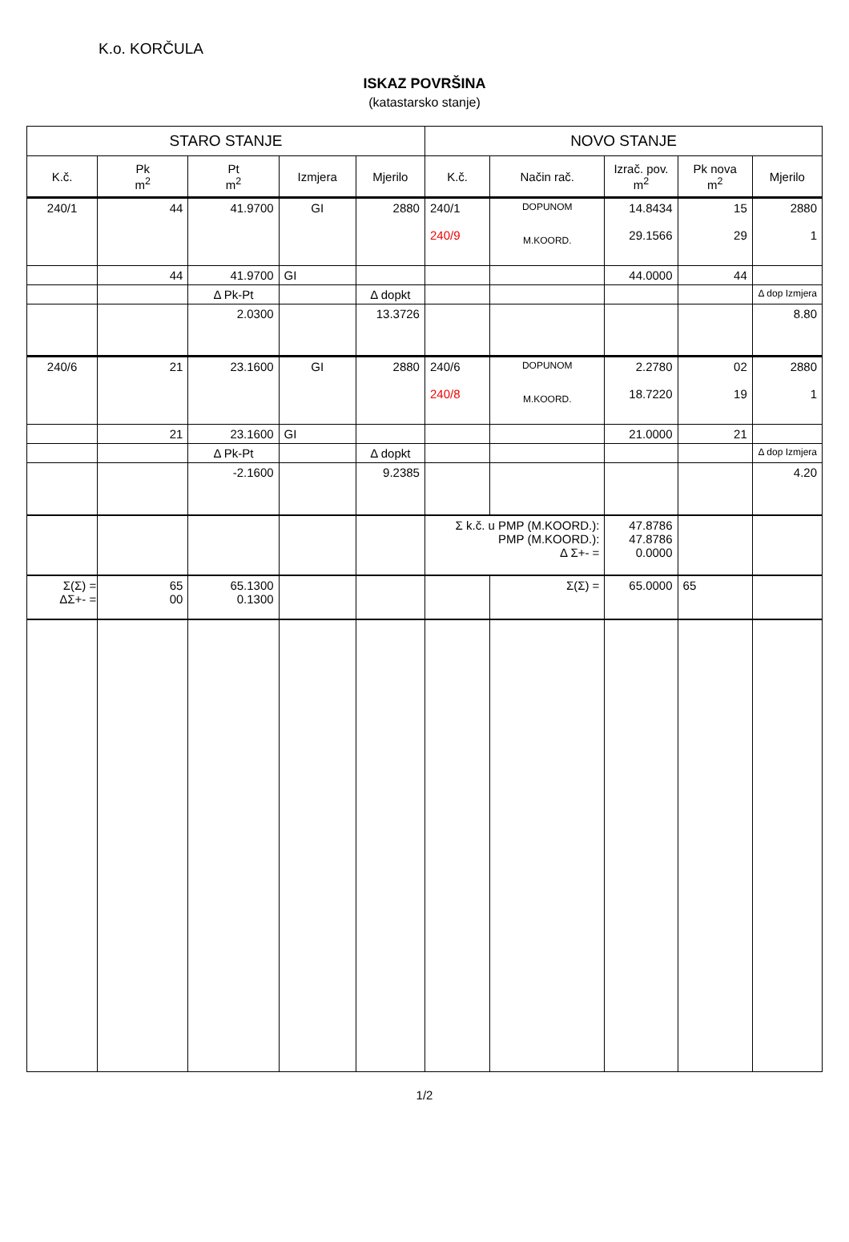K.o. KORČULA
ISKAZ POVRŠINA
(katastarsko stanje)
| STARO STANJE | | | | | NOVO STANJE | | | | |
| --- | --- | --- | --- | --- | --- | --- | --- | --- | --- |
| K.č. | Pk m<sup>2</sup> | Pt m<sup>2</sup> | Izmjera | Mjerilo | K.č. | Način rač. | Izrač. pov. m<sup>2</sup> | Pk nova m<sup>2</sup> | Mjerilo |
| 240/1 | 44 | 41.9700 | GI | 2880 | 240/1 240/9 | DOPUNOM M.KOORD. | 14.8434 29.1566 | 15 29 | 2880 1 |
| | 44 | 41.9700 | GI | | | | 44.0000 | 44 | |
| | | Δ Pk-Pt | | Δ dopkt | | | | | Δ dop Izmjera |
| | | 2.0300 | | 13.3726 | | | | | 8.80 |
| 240/6 | 21 | 23.1600 | GI | 2880 | 240/6 240/8 | DOPUNOM M.KOORD. | 2.2780 18.7220 | 02 19 | 2880 1 |
| | 21 | 23.1600 | GI | | | | 21.0000 | 21 | |
| | | Δ Pk-Pt | | Δ dopkt | | | | | Δ dop Izmjera |
| | | -2.1600 | | 9.2385 | | | | | 4.20 |
| | | | | | Σ k.č. u PMP (M.KOORD.): PMP (M.KOORD.): Δ Σ+- = | | 47.8786 47.8786 0.0000 | | |
| Σ(Σ) = ΔΣ+- = | 65 00 | 65.1300 0.1300 | | | | Σ(Σ) = | 65.0000 | 65 | |
1/2